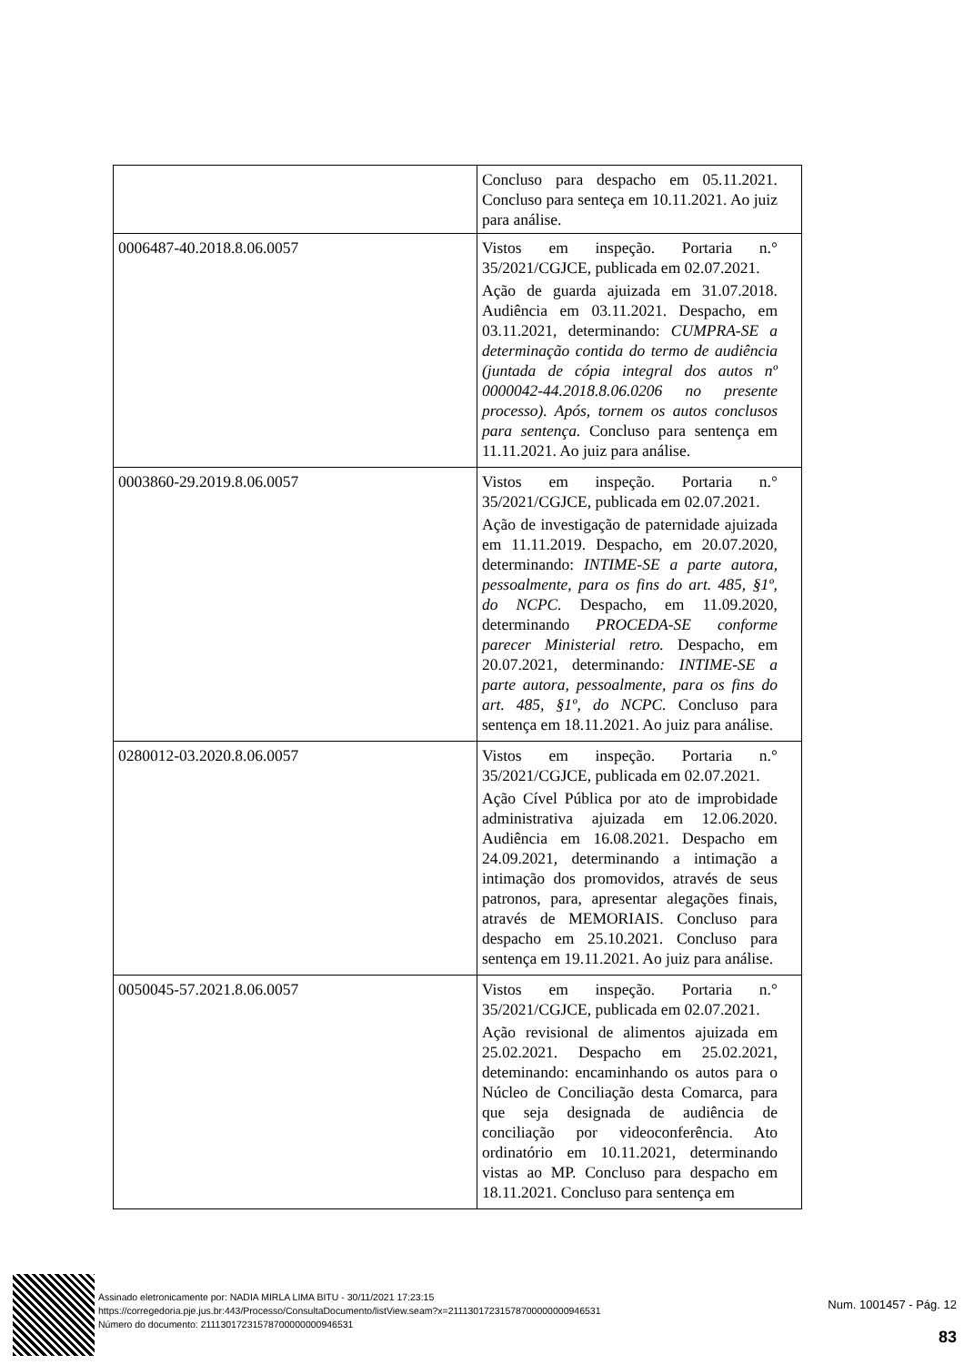| | Concluso para despacho em 05.11.2021. Concluso para senteça em 10.11.2021. Ao juiz para análise. |
| 0006487-40.2018.8.06.0057 | Vistos em inspeção. Portaria n.° 35/2021/CGJCE, publicada em 02.07.2021. Ação de guarda ajuizada em 31.07.2018. Audiência em 03.11.2021. Despacho, em 03.11.2021, determinando: CUMPRA-SE a determinação contida do termo de audiência (juntada de cópia integral dos autos nº 0000042-44.2018.8.06.0206 no presente processo). Após, tornem os autos conclusos para sentença. Concluso para sentença em 11.11.2021. Ao juiz para análise. |
| 0003860-29.2019.8.06.0057 | Vistos em inspeção. Portaria n.° 35/2021/CGJCE, publicada em 02.07.2021. Ação de investigação de paternidade ajuizada em 11.11.2019. Despacho, em 20.07.2020, determinando: INTIME-SE a parte autora, pessoalmente, para os fins do art. 485, §1º, do NCPC. Despacho, em 11.09.2020, determinando PROCEDA-SE conforme parecer Ministerial retro. Despacho, em 20.07.2021, determinando : INTIME-SE a parte autora, pessoalmente, para os fins do art. 485, §1º, do NCPC. Concluso para sentença em 18.11.2021. Ao juiz para análise. |
| 0280012-03.2020.8.06.0057 | Vistos em inspeção. Portaria n.° 35/2021/CGJCE, publicada em 02.07.2021. Ação Cível Pública por ato de improbidade administrativa ajuizada em 12.06.2020. Audiência em 16.08.2021. Despacho em 24.09.2021, determinando a intimação a intimação dos promovidos, através de seus patronos, para, apresentar alegações finais, através de MEMORIAIS. Concluso para despacho em 25.10.2021. Concluso para sentença em 19.11.2021. Ao juiz para análise. |
| 0050045-57.2021.8.06.0057 | Vistos em inspeção. Portaria n.° 35/2021/CGJCE, publicada em 02.07.2021. Ação revisional de alimentos ajuizada em 25.02.2021. Despacho em 25.02.2021, deteminando: encaminhando os autos para o Núcleo de Conciliação desta Comarca, para que seja designada de audiência de conciliação por videoconferência. Ato ordinatório em 10.11.2021, determinando vistas ao MP. Concluso para despacho em 18.11.2021. Concluso para sentença em |
Assinado eletronicamente por: NADIA MIRLA LIMA BITU - 30/11/2021 17:23:15
https://corregedoria.pje.jus.br:443/Processo/ConsultaDocumento/listView.seam?x=21113017231578700000000946531
Número do documento: 21113017231578700000000946531
Num. 1001457 - Pág. 12
83